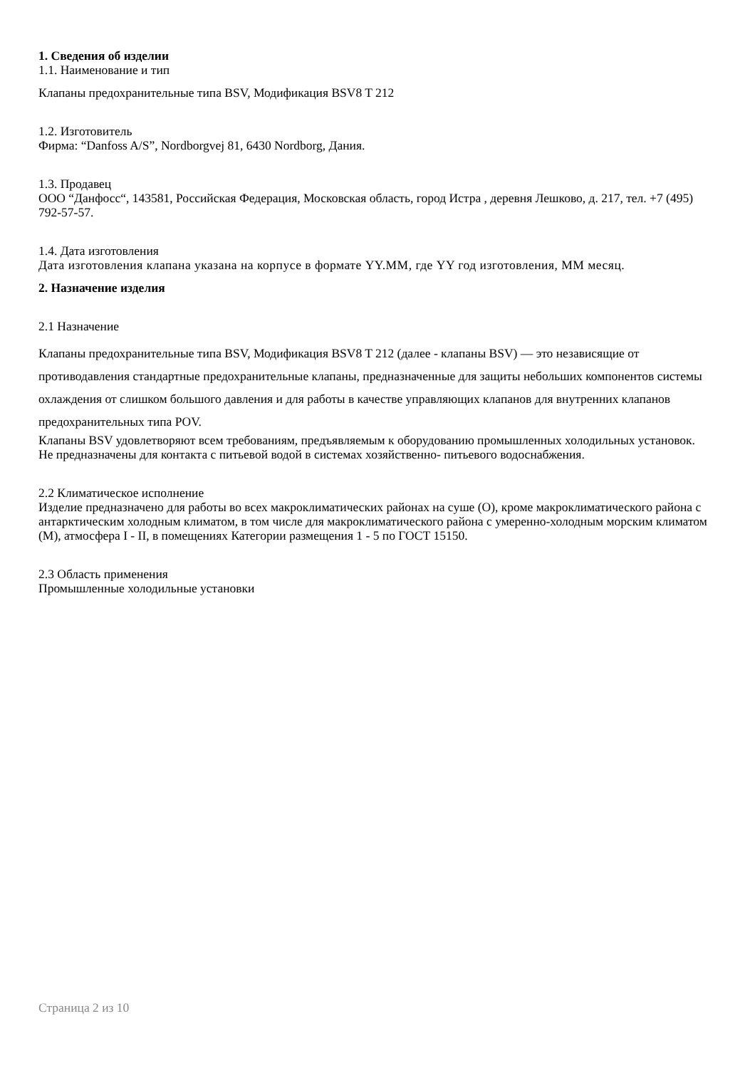1. Сведения об изделии
1.1. Наименование и тип
Клапаны предохранительные типа BSV, Модификация BSV8 T 212
1.2. Изготовитель
Фирма: “Danfoss A/S”, Nordborgvej 81, 6430 Nordborg, Дания.
1.3. Продавец
ООО “Данфосс“, 143581, Российская Федерация, Московская область, город Истра , деревня Лешково, д. 217, тел. +7 (495) 792-57-57.
1.4. Дата изготовления
Дата изготовления клапана указана на корпусе в формате YY.MM, где YY год изготовления, MM месяц.
2. Назначение изделия
2.1 Назначение
Клапаны предохранительные типа BSV, Модификация BSV8 T 212 (далее - клапаны BSV) — это независящие от противодавления стандартные предохранительные клапаны, предназначенные для защиты небольших компонентов системы охлаждения от слишком большого давления и для работы в качестве управляющих клапанов для внутренних клапанов предохранительных типа POV.
Клапаны BSV удовлетворяют всем требованиям, предъявляемым к оборудованию промышленных холодильных установок.
Не предназначены для контакта с питьевой водой в системах хозяйственно- питьевого водоснабжения.
2.2 Климатическое исполнение
Изделие предназначено для работы во всех макроклиматических районах на суше (О), кроме макроклиматического района с антарктическим холодным климатом, в том числе для макроклиматического района с умеренно-холодным морским климатом (М), атмосфера I - II, в помещениях Категории размещения 1 - 5 по ГОСТ 15150.
2.3 Область применения
Промышленные холодильные установки
Страница 2 из 10